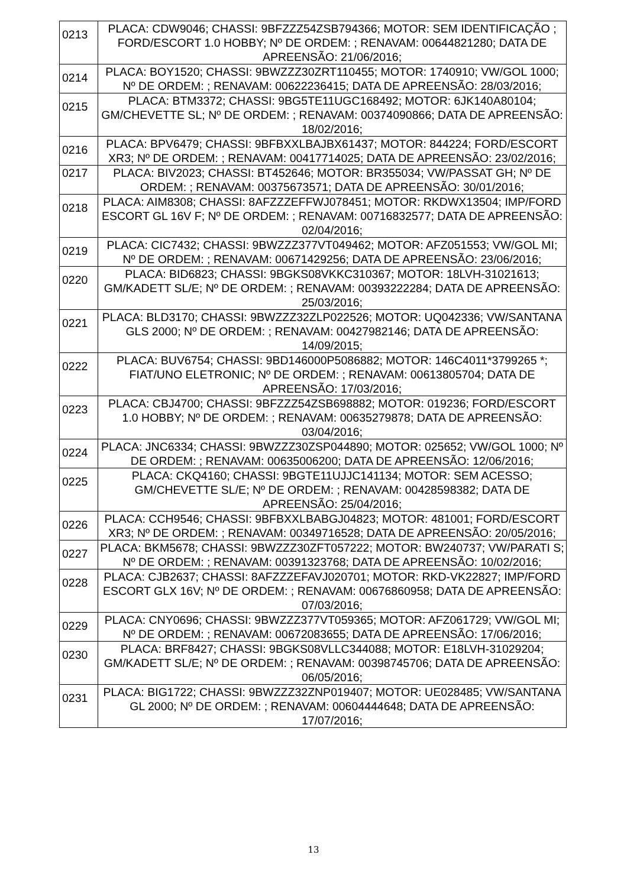| 0213 | PLACA: CDW9046; CHASSI: 9BFZZZ54ZSB794366; MOTOR: SEM IDENTIFICAÇÃO ; FORD/ESCORT 1.0 HOBBY; Nº DE ORDEM: ; RENAVAM: 00644821280; DATA DE APREENSÃO: 21/06/2016; |
| 0214 | PLACA: BOY1520; CHASSI: 9BWZZZ30ZRT110455; MOTOR: 1740910; VW/GOL 1000; Nº DE ORDEM: ; RENAVAM: 00622236415; DATA DE APREENSÃO: 28/03/2016; |
| 0215 | PLACA: BTM3372; CHASSI: 9BG5TE11UGC168492; MOTOR: 6JK140A80104; GM/CHEVETTE SL; Nº DE ORDEM: ; RENAVAM: 00374090866; DATA DE APREENSÃO: 18/02/2016; |
| 0216 | PLACA: BPV6479; CHASSI: 9BFBXXLBAJBX61437; MOTOR: 844224; FORD/ESCORT XR3; Nº DE ORDEM: ; RENAVAM: 00417714025; DATA DE APREENSÃO: 23/02/2016; |
| 0217 | PLACA: BIV2023; CHASSI: BT452646; MOTOR: BR355034; VW/PASSAT GH; Nº DE ORDEM: ; RENAVAM: 00375673571; DATA DE APREENSÃO: 30/01/2016; |
| 0218 | PLACA: AIM8308; CHASSI: 8AFZZZEFFWJ078451; MOTOR: RKDWX13504; IMP/FORD ESCORT GL 16V F; Nº DE ORDEM: ; RENAVAM: 00716832577; DATA DE APREENSÃO: 02/04/2016; |
| 0219 | PLACA: CIC7432; CHASSI: 9BWZZZ377VT049462; MOTOR: AFZ051553; VW/GOL MI; Nº DE ORDEM: ; RENAVAM: 00671429256; DATA DE APREENSÃO: 23/06/2016; |
| 0220 | PLACA: BID6823; CHASSI: 9BGKS08VKKC310367; MOTOR: 18LVH-31021613; GM/KADETT SL/E; Nº DE ORDEM: ; RENAVAM: 00393222284; DATA DE APREENSÃO: 25/03/2016; |
| 0221 | PLACA: BLD3170; CHASSI: 9BWZZZ32ZLP022526; MOTOR: UQ042336; VW/SANTANA GLS 2000; Nº DE ORDEM: ; RENAVAM: 00427982146; DATA DE APREENSÃO: 14/09/2015; |
| 0222 | PLACA: BUV6754; CHASSI: 9BD146000P5086882; MOTOR: 146C4011*3799265 *; FIAT/UNO ELETRONIC; Nº DE ORDEM: ; RENAVAM: 00613805704; DATA DE APREENSÃO: 17/03/2016; |
| 0223 | PLACA: CBJ4700; CHASSI: 9BFZZZ54ZSB698882; MOTOR: 019236; FORD/ESCORT 1.0 HOBBY; Nº DE ORDEM: ; RENAVAM: 00635279878; DATA DE APREENSÃO: 03/04/2016; |
| 0224 | PLACA: JNC6334; CHASSI: 9BWZZZ30ZSP044890; MOTOR: 025652; VW/GOL 1000; Nº DE ORDEM: ; RENAVAM: 00635006200; DATA DE APREENSÃO: 12/06/2016; |
| 0225 | PLACA: CKQ4160; CHASSI: 9BGTE11UJJC141134; MOTOR: SEM ACESSO; GM/CHEVETTE SL/E; Nº DE ORDEM: ; RENAVAM: 00428598382; DATA DE APREENSÃO: 25/04/2016; |
| 0226 | PLACA: CCH9546; CHASSI: 9BFBXXLBABGJ04823; MOTOR: 481001; FORD/ESCORT XR3; Nº DE ORDEM: ; RENAVAM: 00349716528; DATA DE APREENSÃO: 20/05/2016; |
| 0227 | PLACA: BKM5678; CHASSI: 9BWZZZ30ZFT057222; MOTOR: BW240737; VW/PARATI S; Nº DE ORDEM: ; RENAVAM: 00391323768; DATA DE APREENSÃO: 10/02/2016; |
| 0228 | PLACA: CJB2637; CHASSI: 8AFZZZEFAVJ020701; MOTOR: RKD-VK22827; IMP/FORD ESCORT GLX 16V; Nº DE ORDEM: ; RENAVAM: 00676860958; DATA DE APREENSÃO: 07/03/2016; |
| 0229 | PLACA: CNY0696; CHASSI: 9BWZZZ377VT059365; MOTOR: AFZ061729; VW/GOL MI; Nº DE ORDEM: ; RENAVAM: 00672083655; DATA DE APREENSÃO: 17/06/2016; |
| 0230 | PLACA: BRF8427; CHASSI: 9BGKS08VLLC344088; MOTOR: E18LVH-31029204; GM/KADETT SL/E; Nº DE ORDEM: ; RENAVAM: 00398745706; DATA DE APREENSÃO: 06/05/2016; |
| 0231 | PLACA: BIG1722; CHASSI: 9BWZZZ32ZNP019407; MOTOR: UE028485; VW/SANTANA GL 2000; Nº DE ORDEM: ; RENAVAM: 00604444648; DATA DE APREENSÃO: 17/07/2016; |
13